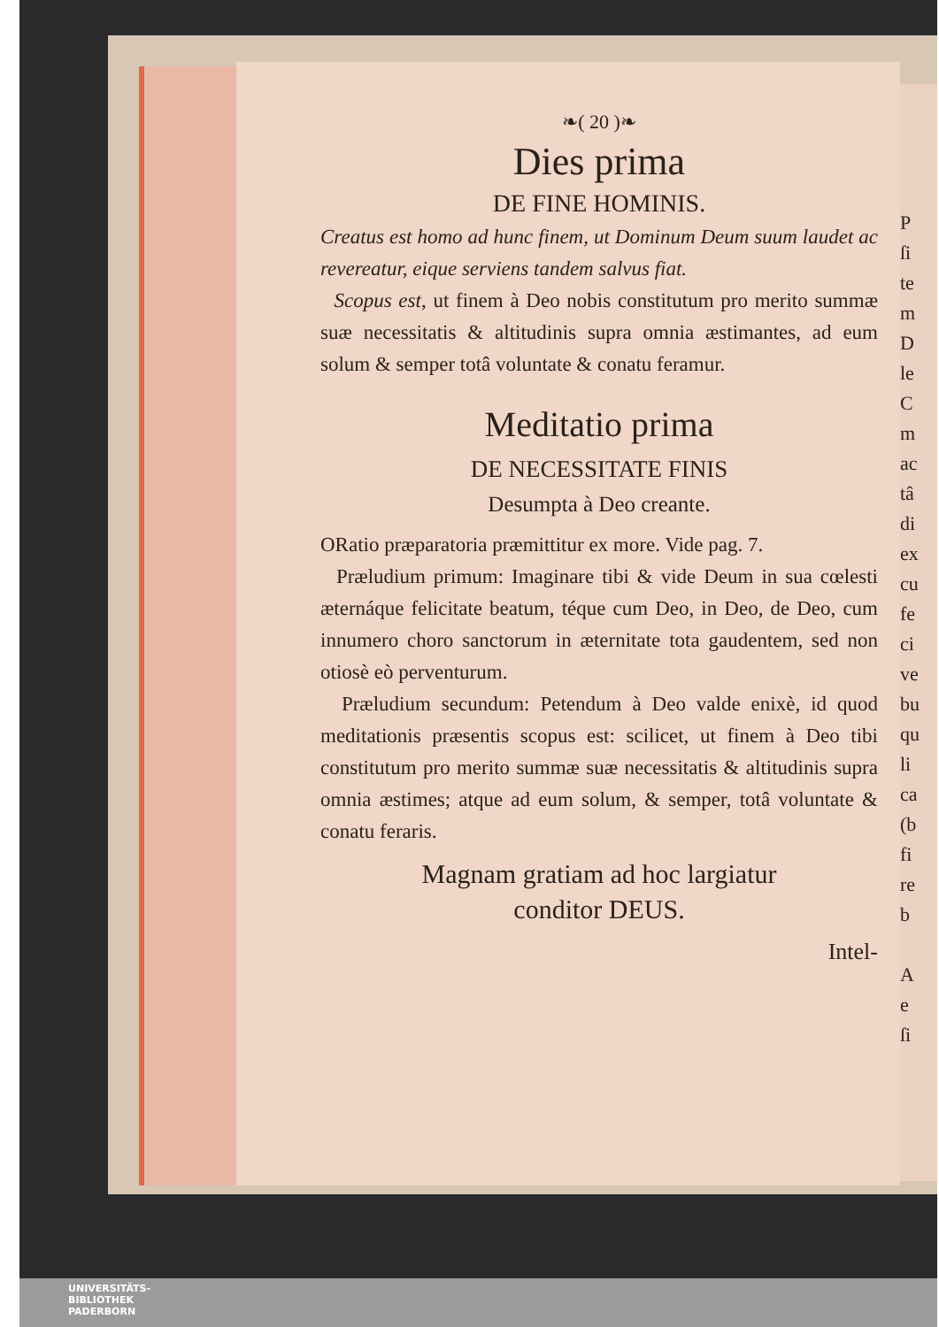❧( 20 )❧
Dies prima
DE FINE HOMINIS.
Creatus est homo ad hunc finem, ut Dominum Deum suum laudet ac revereatur, eique serviens tandem salvus fiat.
Scopus est, ut finem à Deo nobis constitutum pro merito summæ suæ necessitatis & altitudinis supra omnia æstimantes, ad eum solum & semper totâ voluntate & conatu feramur.
Meditatio prima
DE NECESSITATE FINIS
Desumpta à Deo creante.
ORatio præparatoria præmittitur ex more. Vide pag. 7.
Præludium primum: Imaginare tibi & vide Deum in sua cœlesti æternáque felicitate beatum, téque cum Deo, in Deo, de Deo, cum innumero choro sanctorum in æternitate tota gaudentem, sed non otiosè eò perventurum.
Præludium secundum: Petendum à Deo valde enixè, id quod meditationis præsentis scopus est: scilicet, ut finem à Deo tibi constitutum pro merito summæ suæ necessitatis & altitudinis supra omnia æstimes; atque ad eum solum, & semper, totâ voluntate & conatu feraris.
Magnam gratiam ad hoc largiatur
conditor DEUS.
Intel-
P
ſi
te
m
D
le
C
m
ac
tâ
di
ex
cu
fe
ci
ve
bu
qu
li
ca
(b
fi
re
b
A
e
ſi
UNIVERSITÄTS-
BIBLIOTHEK
PADERBORN